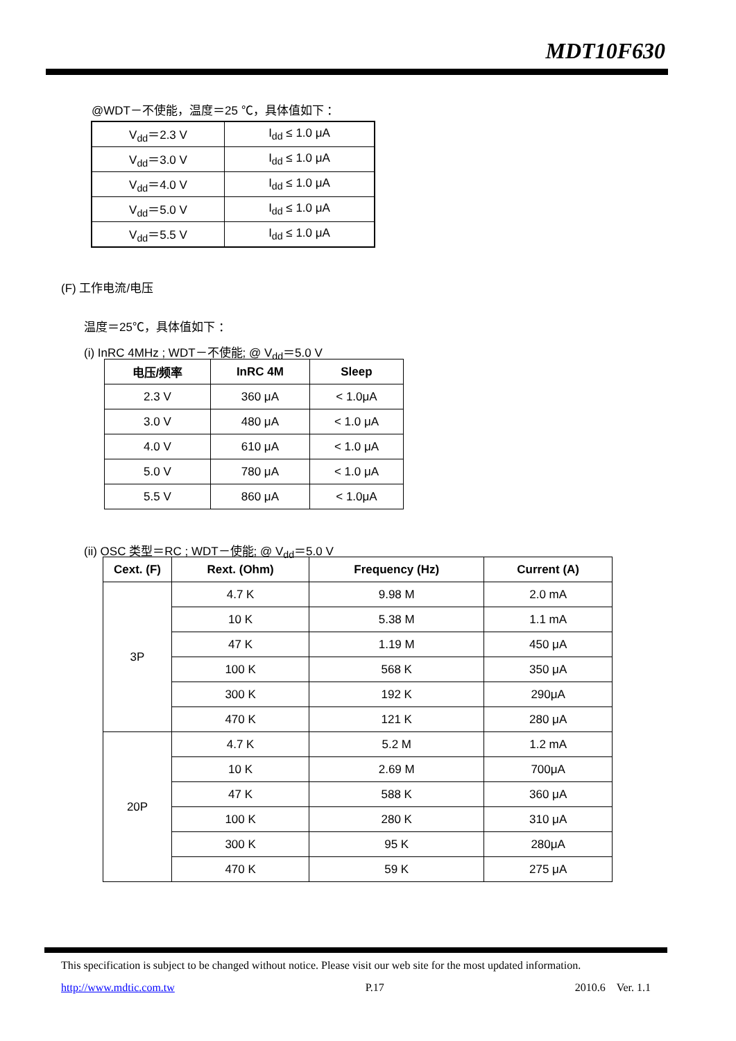MDT10F630
@WDT－不使能，温度＝25 ℃，具体值如下 ：
| V<sub>dd</sub>＝2.3 V | I<sub>dd</sub> ≤ 1.0 μA |
| V<sub>dd</sub>＝3.0 V | I<sub>dd</sub> ≤ 1.0 μA |
| V<sub>dd</sub>＝4.0 V | I<sub>dd</sub> ≤ 1.0 μA |
| V<sub>dd</sub>＝5.0 V | I<sub>dd</sub> ≤ 1.0 μA |
| V<sub>dd</sub>＝5.5 V | I<sub>dd</sub> ≤ 1.0 μA |
(F) 工作电流/电压
温度＝25℃，具体值如下 ：
(i) InRC 4MHz ; WDT－不使能; @ V<sub>dd</sub>＝5.0 V
| 电压/频率 | InRC 4M | Sleep |
| --- | --- | --- |
| 2.3 V | 360 μA | < 1.0μA |
| 3.0 V | 480 μA | < 1.0 μA |
| 4.0 V | 610 μA | < 1.0 μA |
| 5.0 V | 780 μA | < 1.0 μA |
| 5.5 V | 860 μA | < 1.0μA |
(ii) OSC 类型＝RC ; WDT－使能; @ V<sub>dd</sub>＝5.0 V
| Cext. (F) | Rext. (Ohm) | Frequency (Hz) | Current (A) |
| --- | --- | --- | --- |
| 3P | 4.7 K | 9.98 M | 2.0 mA |
| | 10 K | 5.38 M | 1.1 mA |
| | 47 K | 1.19 M | 450 μA |
| | 100 K | 568 K | 350 μA |
| | 300 K | 192 K | 290μA |
| | 470 K | 121 K | 280 μA |
| 20P | 4.7 K | 5.2 M | 1.2 mA |
| | 10 K | 2.69 M | 700μA |
| | 47 K | 588 K | 360 μA |
| | 100 K | 280 K | 310 μA |
| | 300 K | 95 K | 280μA |
| | 470 K | 59 K | 275 μA |
This specification is subject to be changed without notice. Please visit our web site for the most updated information.
http://www.mdtic.com.tw P.17 2010.6 Ver. 1.1